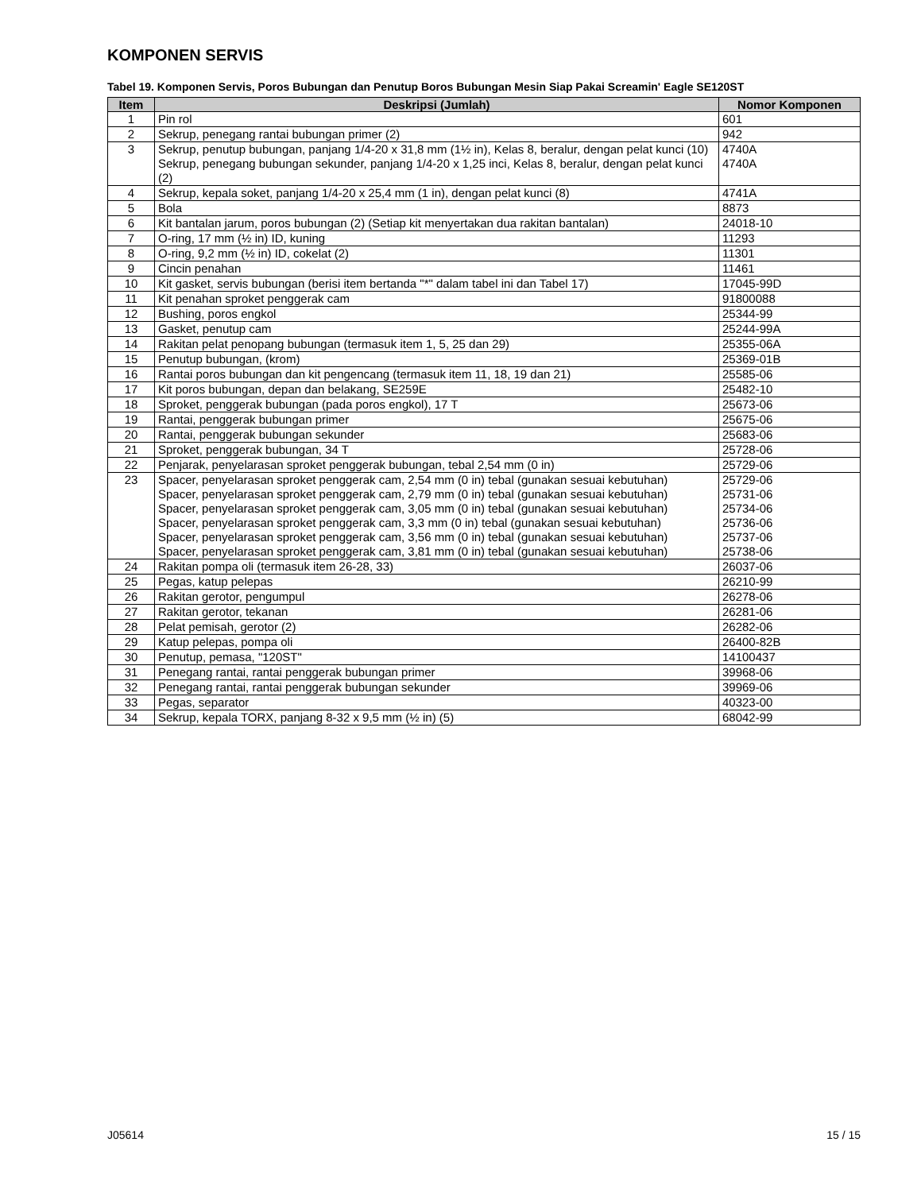KOMPONEN SERVIS
Tabel 19. Komponen Servis, Poros Bubungan dan Penutup Boros Bubungan Mesin Siap Pakai Screamin' Eagle SE120ST
| Item | Deskripsi (Jumlah) | Nomor Komponen |
| --- | --- | --- |
| 1 | Pin rol | 601 |
| 2 | Sekrup, penegang rantai bubungan primer (2) | 942 |
| 3 | Sekrup, penutup bubungan, panjang 1/4-20 x 31,8 mm (1½ in), Kelas 8, beralur, dengan pelat kunci (10) Sekrup, penegang bubungan sekunder, panjang 1/4-20 x 1,25 inci, Kelas 8, beralur, dengan pelat kunci (2) | 4740A 4740A |
| 4 | Sekrup, kepala soket, panjang 1/4-20 x 25,4 mm (1 in), dengan pelat kunci (8) | 4741A |
| 5 | Bola | 8873 |
| 6 | Kit bantalan jarum, poros bubungan (2) (Setiap kit menyertakan dua rakitan bantalan) | 24018-10 |
| 7 | O-ring, 17 mm (½ in) ID, kuning | 11293 |
| 8 | O-ring, 9,2 mm (½ in) ID, cokelat (2) | 11301 |
| 9 | Cincin penahan | 11461 |
| 10 | Kit gasket, servis bubungan (berisi item bertanda "*" dalam tabel ini dan Tabel 17) | 17045-99D |
| 11 | Kit penahan sproket penggerak cam | 91800088 |
| 12 | Bushing, poros engkol | 25344-99 |
| 13 | Gasket, penutup cam | 25244-99A |
| 14 | Rakitan pelat penopang bubungan (termasuk item 1, 5, 25 dan 29) | 25355-06A |
| 15 | Penutup bubungan, (krom) | 25369-01B |
| 16 | Rantai poros bubungan dan kit pengencang (termasuk item 11, 18, 19 dan 21) | 25585-06 |
| 17 | Kit poros bubungan, depan dan belakang, SE259E | 25482-10 |
| 18 | Sproket, penggerak bubungan (pada poros engkol), 17 T | 25673-06 |
| 19 | Rantai, penggerak bubungan primer | 25675-06 |
| 20 | Rantai, penggerak bubungan sekunder | 25683-06 |
| 21 | Sproket, penggerak bubungan, 34 T | 25728-06 |
| 22 | Penjarak, penyelarasan sproket penggerak bubungan, tebal 2,54 mm (0 in) | 25729-06 |
| 23 | Spacer, penyelarasan sproket penggerak cam, 2,54 mm (0 in) tebal (gunakan sesuai kebutuhan) Spacer, penyelarasan sproket penggerak cam, 2,79 mm (0 in) tebal (gunakan sesuai kebutuhan) Spacer, penyelarasan sproket penggerak cam, 3,05 mm (0 in) tebal (gunakan sesuai kebutuhan) Spacer, penyelarasan sproket penggerak cam, 3,3 mm (0 in) tebal (gunakan sesuai kebutuhan) Spacer, penyelarasan sproket penggerak cam, 3,56 mm (0 in) tebal (gunakan sesuai kebutuhan) Spacer, penyelarasan sproket penggerak cam, 3,81 mm (0 in) tebal (gunakan sesuai kebutuhan) | 25729-06 25731-06 25734-06 25736-06 25737-06 25738-06 |
| 24 | Rakitan pompa oli (termasuk item 26-28, 33) | 26037-06 |
| 25 | Pegas, katup pelepas | 26210-99 |
| 26 | Rakitan gerotor, pengumpul | 26278-06 |
| 27 | Rakitan gerotor, tekanan | 26281-06 |
| 28 | Pelat pemisah, gerotor (2) | 26282-06 |
| 29 | Katup pelepas, pompa oli | 26400-82B |
| 30 | Penutup, pemasa, "120ST" | 14100437 |
| 31 | Penegang rantai, rantai penggerak bubungan primer | 39968-06 |
| 32 | Penegang rantai, rantai penggerak bubungan sekunder | 39969-06 |
| 33 | Pegas, separator | 40323-00 |
| 34 | Sekrup, kepala TORX, panjang 8-32 x 9,5 mm (½ in) (5) | 68042-99 |
J05614 15 / 15